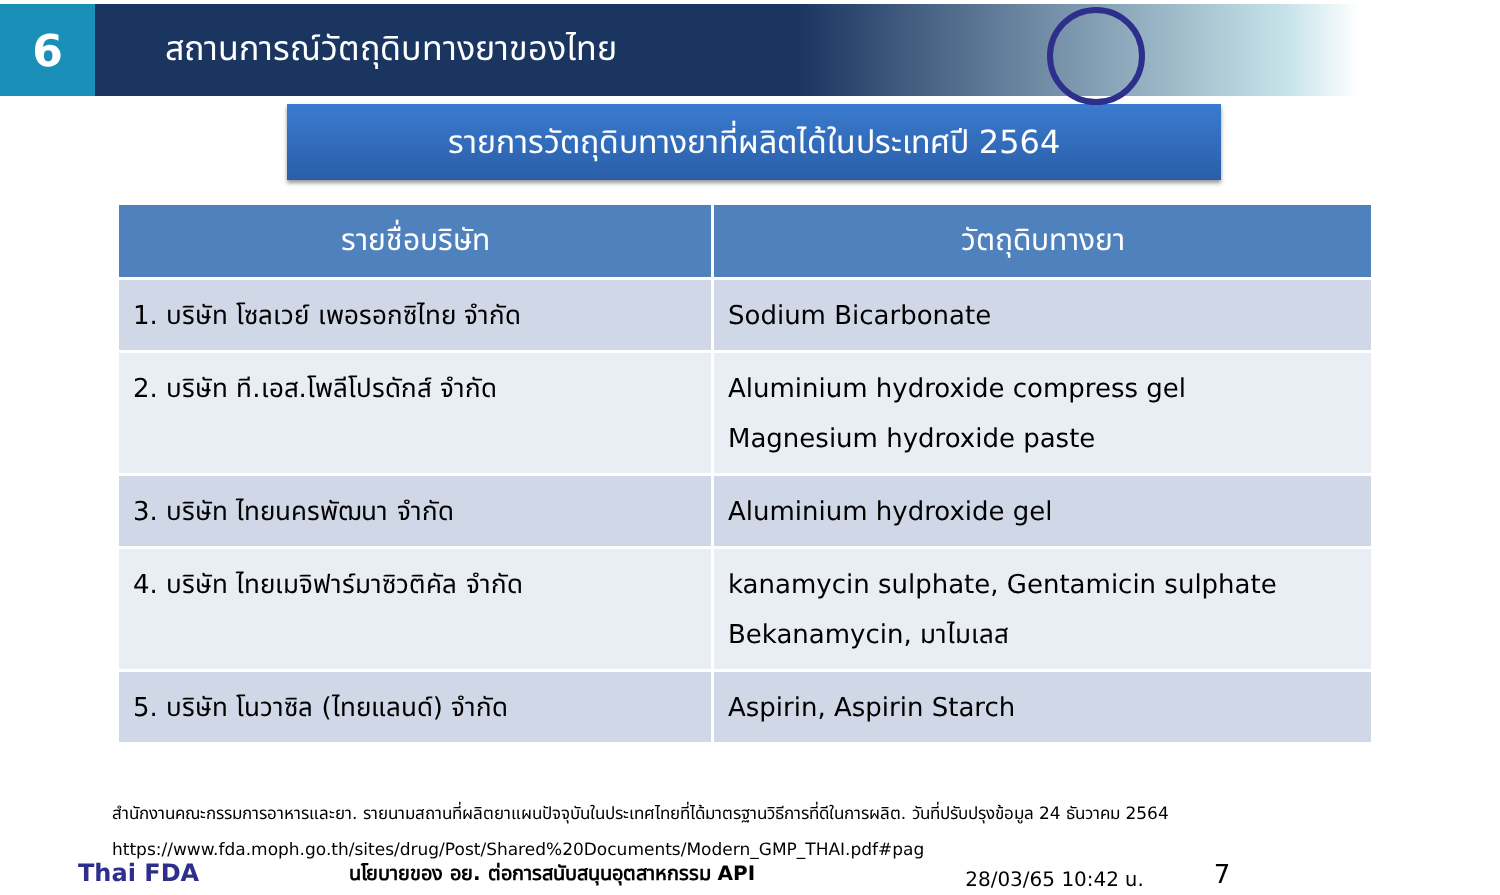6
สถานการณ์วัตถุดิบทางยาของไทย
รายการวัตถุดิบทางยาที่ผลิตได้ในประเทศปี 2564
| รายชื่อบริษัท | วัตถุดิบทางยา |
| --- | --- |
| 1. บริษัท โซลเวย์ เพอรอกซิไทย จำกัด | Sodium Bicarbonate |
| 2. บริษัท ที.เอส.โพลีโปรดักส์ จำกัด | Aluminium hydroxide compress gel Magnesium hydroxide paste |
| 3. บริษัท ไทยนครพัฒนา จำกัด | Aluminium hydroxide gel |
| 4. บริษัท ไทยเมจิฟาร์มาซิวติคัล จำกัด | kanamycin sulphate, Gentamicin sulphate Bekanamycin, มาไมเลส |
| 5. บริษัท โนวาซิล (ไทยแลนด์) จำกัด | Aspirin, Aspirin Starch |
สำนักงานคณะกรรมการอาหารและยา. รายนามสถานที่ผลิตยาแผนปัจจุบันในประเทศไทยที่ได้มาตรฐานวิธีการที่ดีในการผลิต. วันที่ปรับปรุงข้อมูล 24 ธันวาคม 2564
https://www.fda.moph.go.th/sites/drug/Post/Shared%20Documents/Modern_GMP_THAI.pdf#pag
Thai FDA นโยบายของ อย. ต่อการสนับสนุนอุตสาหกรรม API 28/03/65 10:42 น. 7